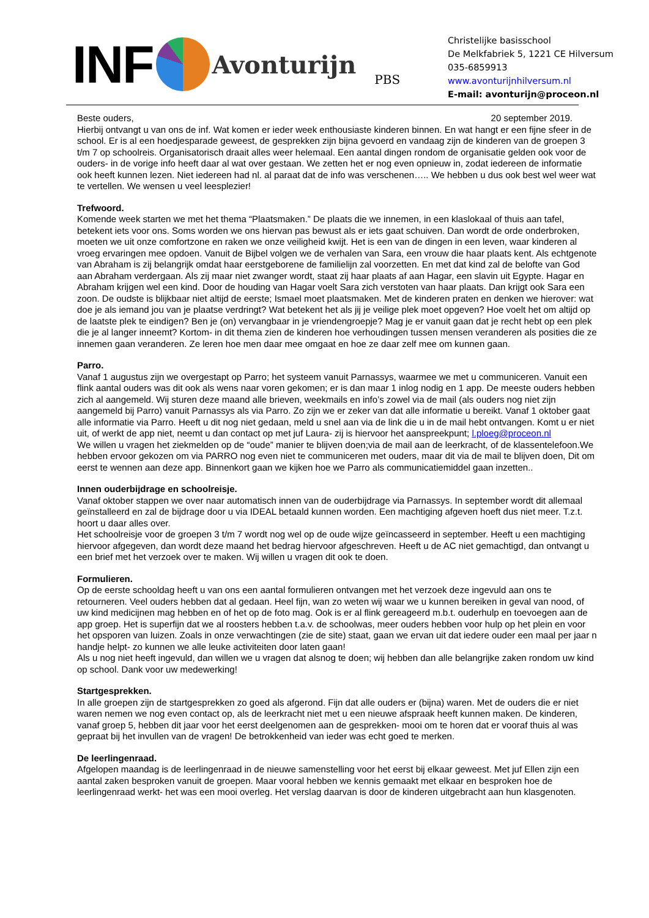INF
Avonturijn PBS
Christelijke basisschool
De Melkfabriek 5, 1221 CE Hilversum
035-6859913
www.avonturijnhilversum.nl
E-mail: avonturijn@proceon.nl
Beste ouders, 20 september 2019.
Hierbij ontvangt u van ons de inf. Wat komen er ieder week enthousiaste kinderen binnen. En wat hangt er een fijne sfeer in de school. Er is al een hoedjesparade geweest, de gesprekken zijn bijna gevoerd en vandaag zijn de kinderen van de groepen 3 t/m 7 op schoolreis. Organisatorisch draait alles weer helemaal. Een aantal dingen rondom de organisatie gelden ook voor de ouders- in de vorige info heeft daar al wat over gestaan. We zetten het er nog even opnieuw in, zodat iedereen de informatie ook heeft kunnen lezen. Niet iedereen had nl. al paraat dat de info was verschenen….. We hebben u dus ook best wel weer wat te vertellen. We wensen u veel leesplezier!
Trefwoord.
Komende week starten we met het thema “Plaatsmaken.” De plaats die we innemen, in een klaslokaal of thuis aan tafel, betekent iets voor ons. Soms worden we ons hiervan pas bewust als er iets gaat schuiven. Dan wordt de orde onderbroken, moeten we uit onze comfortzone en raken we onze veiligheid kwijt. Het is een van de dingen in een leven, waar kinderen al vroeg ervaringen mee opdoen. Vanuit de Bijbel volgen we de verhalen van Sara, een vrouw die haar plaats kent. Als echtgenote van Abraham is zij belangrijk omdat haar eerstgeborene de familielijn zal voorzetten. En met dat kind zal de belofte van God aan Abraham verdergaan. Als zij maar niet zwanger wordt, staat zij haar plaats af aan Hagar, een slavin uit Egypte. Hagar en Abraham krijgen wel een kind. Door de houding van Hagar voelt Sara zich verstoten van haar plaats. Dan krijgt ook Sara een zoon. De oudste is blijkbaar niet altijd de eerste; Ismael moet plaatsmaken. Met de kinderen praten en denken we hierover: wat doe je als iemand jou van je plaatse verdringt? Wat betekent het als jij je veilige plek moet opgeven? Hoe voelt het om altijd op de laatste plek te eindigen? Ben je (on) vervangbaar in je vriendengroepje? Mag je er vanuit gaan dat je recht hebt op een plek die je al langer inneemt? Kortom- in dit thema zien de kinderen hoe verhoudingen tussen mensen veranderen als posities die ze innemen gaan veranderen. Ze leren hoe men daar mee omgaat en hoe ze daar zelf mee om kunnen gaan.
Parro.
Vanaf 1 augustus zijn we overgestapt op Parro; het systeem vanuit Parnassys, waarmee we met u communiceren. Vanuit een flink aantal ouders was dit ook als wens naar voren gekomen; er is dan maar 1 inlog nodig en 1 app. De meeste ouders hebben zich al aangemeld. Wij sturen deze maand alle brieven, weekmails en info’s zowel via de mail (als ouders nog niet zijn aangemeld bij Parro) vanuit Parnassys als via Parro. Zo zijn we er zeker van dat alle informatie u bereikt. Vanaf 1 oktober gaat alle informatie via Parro. Heeft u dit nog niet gedaan, meld u snel aan via de link die u in de mail hebt ontvangen. Komt u er niet uit, of werkt de app niet, neemt u dan contact op met juf Laura- zij is hiervoor het aanspreekpunt; l.ploeg@proceon.nl
We willen u vragen het ziekmelden op de “oude” manier te blijven doen;via de mail aan de leerkracht, of de klassentelefoon.We hebben ervoor gekozen om via PARRO nog even niet te communiceren met ouders, maar dit via de mail te blijven doen, Dit om eerst te wennen aan deze app. Binnenkort gaan we kijken hoe we Parro als communicatiemiddel gaan inzetten..
Innen ouderbijdrage en schoolreisje.
Vanaf oktober stappen we over naar automatisch innen van de ouderbijdrage via Parnassys. In september wordt dit allemaal geïnstalleerd en zal de bijdrage door u via IDEAL betaald kunnen worden. Een machtiging afgeven hoeft dus niet meer. T.z.t. hoort u daar alles over.
Het schoolreisje voor de groepen 3 t/m 7 wordt nog wel op de oude wijze geïncasseerd in september. Heeft u een machtiging hiervoor afgegeven, dan wordt deze maand het bedrag hiervoor afgeschreven. Heeft u de AC niet gemachtigd, dan ontvangt u een brief met het verzoek over te maken. Wij willen u vragen dit ook te doen.
Formulieren.
Op de eerste schooldag heeft u van ons een aantal formulieren ontvangen met het verzoek deze ingevuld aan ons te retourneren. Veel ouders hebben dat al gedaan. Heel fijn, wan zo weten wij waar we u kunnen bereiken in geval van nood, of uw kind medicijnen mag hebben en of het op de foto mag. Ook is er al flink gereageerd m.b.t. ouderhulp en toevoegen aan de app groep. Het is superfijn dat we al roosters hebben t.a.v. de schoolwas, meer ouders hebben voor hulp op het plein en voor het opsporen van luizen. Zoals in onze verwachtingen (zie de site) staat, gaan we ervan uit dat iedere ouder een maal per jaar n handje helpt- zo kunnen we alle leuke activiteiten door laten gaan!
Als u nog niet heeft ingevuld, dan willen we u vragen dat alsnog te doen; wij hebben dan alle belangrijke zaken rondom uw kind op school. Dank voor uw medewerking!
Startgesprekken.
In alle groepen zijn de startgesprekken zo goed als afgerond. Fijn dat alle ouders er (bijna) waren. Met de ouders die er niet waren nemen we nog even contact op, als de leerkracht niet met u een nieuwe afspraak heeft kunnen maken. De kinderen, vanaf groep 5, hebben dit jaar voor het eerst deelgenomen aan de gesprekken- mooi om te horen dat er vooraf thuis al was gepraat bij het invullen van de vragen! De betrokkenheid van ieder was echt goed te merken.
De leerlingenraad.
Afgelopen maandag is de leerlingenraad in de nieuwe samenstelling voor het eerst bij elkaar geweest. Met juf Ellen zijn een aantal zaken besproken vanuit de groepen. Maar vooral hebben we kennis gemaakt met elkaar en besproken hoe de leerlingenraad werkt- het was een mooi overleg. Het verslag daarvan is door de kinderen uitgebracht aan hun klasgenoten.